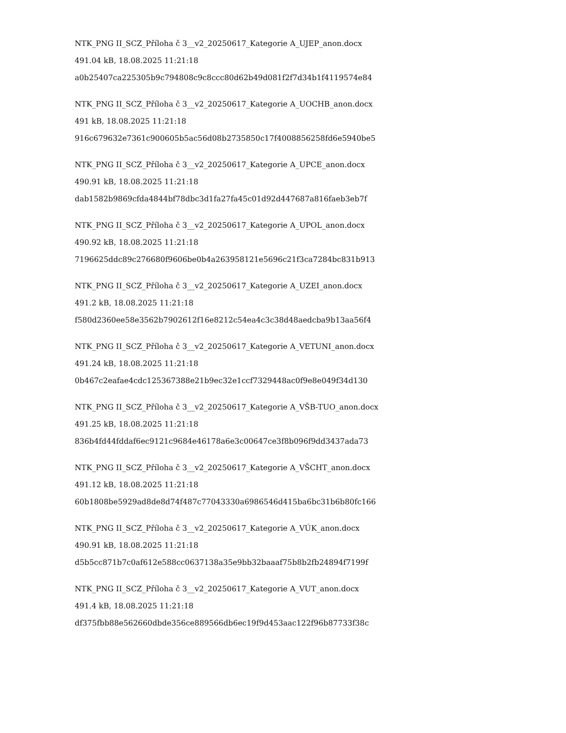NTK_PNG II_SCZ_Příloha č 3__v2_20250617_Kategorie A_UJEP_anon.docx
491.04 kB, 18.08.2025 11:21:18
a0b25407ca225305b9c794808c9c8ccc80d62b49d081f2f7d34b1f4119574e84
NTK_PNG II_SCZ_Příloha č 3__v2_20250617_Kategorie A_UOCHB_anon.docx
491 kB, 18.08.2025 11:21:18
916c679632e7361c900605b5ac56d08b2735850c17f4008856258fd6e5940be5
NTK_PNG II_SCZ_Příloha č 3__v2_20250617_Kategorie A_UPCE_anon.docx
490.91 kB, 18.08.2025 11:21:18
dab1582b9869cfda4844bf78dbc3d1fa27fa45c01d92d447687a816faeb3eb7f
NTK_PNG II_SCZ_Příloha č 3__v2_20250617_Kategorie A_UPOL_anon.docx
490.92 kB, 18.08.2025 11:21:18
7196625ddc89c276680f9606be0b4a263958121e5696c21f3ca7284bc831b913
NTK_PNG II_SCZ_Příloha č 3__v2_20250617_Kategorie A_UZEI_anon.docx
491.2 kB, 18.08.2025 11:21:18
f580d2360ee58e3562b7902612f16e8212c54ea4c3c38d48aedcba9b13aa56f4
NTK_PNG II_SCZ_Příloha č 3__v2_20250617_Kategorie A_VETUNI_anon.docx
491.24 kB, 18.08.2025 11:21:18
0b467c2eafae4cdc125367388e21b9ec32e1ccf7329448ac0f9e8e049f34d130
NTK_PNG II_SCZ_Příloha č 3__v2_20250617_Kategorie A_VŠB-TUO_anon.docx
491.25 kB, 18.08.2025 11:21:18
836b4fd44fddaf6ec9121c9684e46178a6e3c00647ce3f8b096f9dd3437ada73
NTK_PNG II_SCZ_Příloha č 3__v2_20250617_Kategorie A_VŠCHT_anon.docx
491.12 kB, 18.08.2025 11:21:18
60b1808be5929ad8de8d74f487c77043330a6986546d415ba6bc31b6b80fc166
NTK_PNG II_SCZ_Příloha č 3__v2_20250617_Kategorie A_VÚK_anon.docx
490.91 kB, 18.08.2025 11:21:18
d5b5cc871b7c0af612e588cc0637138a35e9bb32baaaf75b8b2fb24894f7199f
NTK_PNG II_SCZ_Příloha č 3__v2_20250617_Kategorie A_VUT_anon.docx
491.4 kB, 18.08.2025 11:21:18
df375fbb88e562660dbde356ce889566db6ec19f9d453aac122f96b87733f38c